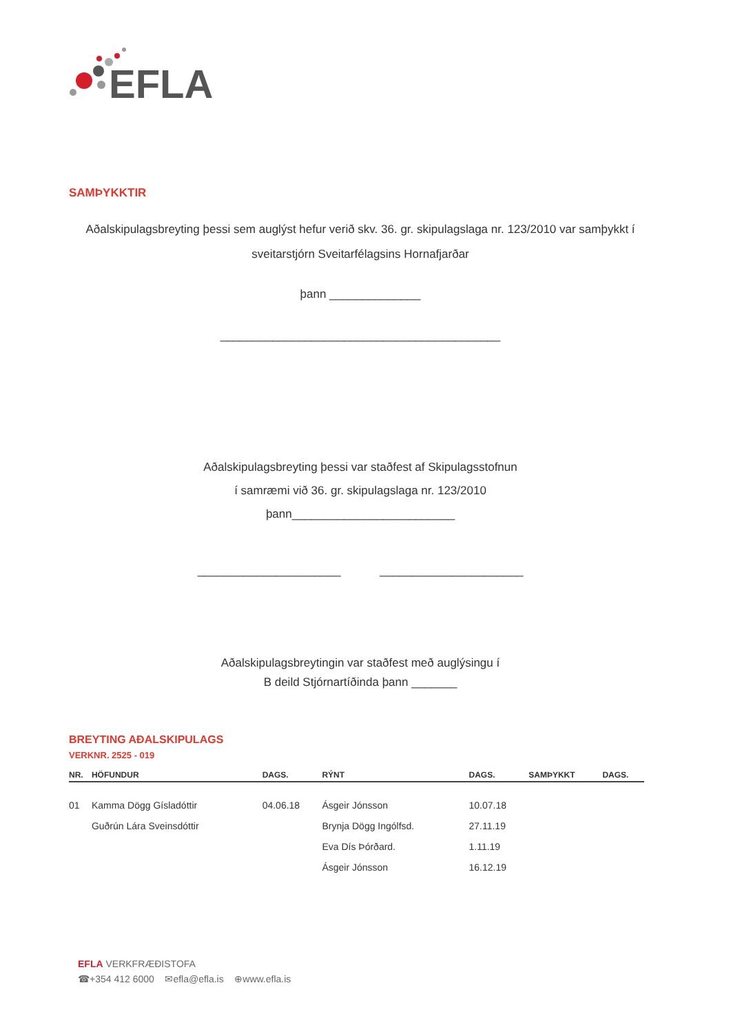EFLA
SAMÞYKKTIR
Aðalskipulagsbreyting þessi sem auglýst hefur verið skv. 36. gr. skipulagslaga nr. 123/2010 var samþykkt í sveitarstjórn Sveitarfélagsins Hornafjarðar
þann ______________
___________________________________________
Aðalskipulagsbreyting þessi var staðfest af Skipulagsstofnun
í samræmi við 36. gr. skipulagslaga nr. 123/2010
þann_________________________
______________________ ______________________
Aðalskipulagsbreytingin var staðfest með auglýsingu í
B deild Stjórnartíðinda þann _______
BREYTING AÐALSKIPULAGS
VERKNR. 2525 - 019
| NR. | HÖFUNDUR | DAGS. | RÝNT | DAGS. | SAMÞYKKT | DAGS. |
| --- | --- | --- | --- | --- | --- | --- |
| 01 | Kamma Dögg Gísladóttir | 04.06.18 | Ásgeir Jónsson | 10.07.18 | | |
| | Guðrún Lára Sveinsdóttir | | Brynja Dögg Ingólfsd. | 27.11.19 | | |
| | | | Eva Dís Þórðard. | 1.11.19 | | |
| | | | Ásgeir Jónsson | 16.12.19 | | |
EFLA VERKFRÆÐISTOFA
☎+354 412 6000 ✉efla@efla.is ⊕www.efla.is